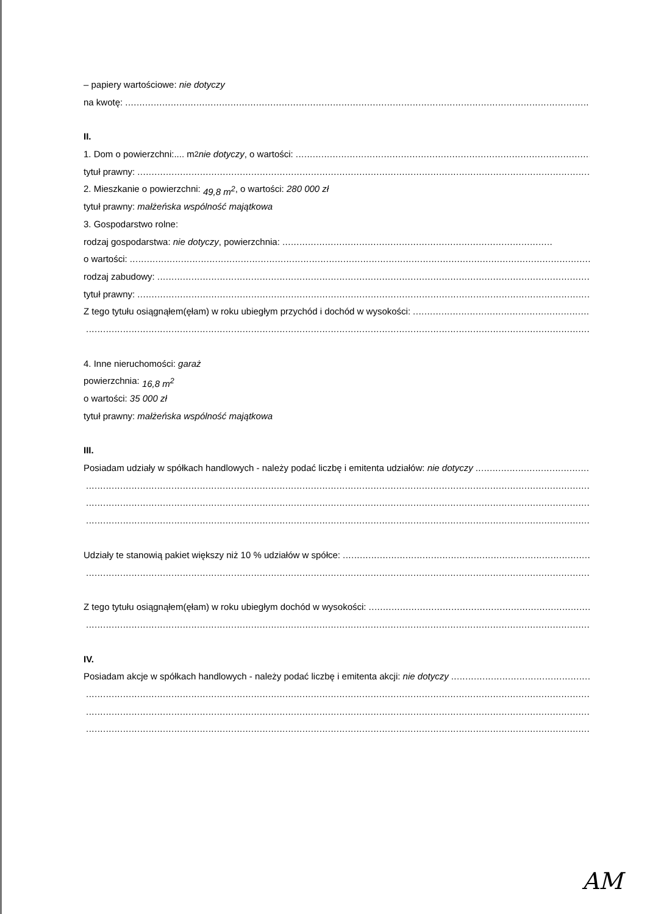– papiery wartościowe: nie dotyczy
na kwotę:
II.
1. Dom o powierzchni:.... m<sup>2</sup> nie dotyczy, o wartości:
tytuł prawny:
2. Mieszkanie o powierzchni: 49,8 m<sup>2</sup>, o wartości: 280 000 zł
tytuł prawny: małżeńska wspólność majątkowa
3. Gospodarstwo rolne:
rodzaj gospodarstwa: nie dotyczy, powierzchnia:
o wartości:
rodzaj zabudowy:
tytuł prawny:
Z tego tytułu osiągnąłem(ęłam) w roku ubiegłym przychód i dochód w wysokości:
4. Inne nieruchomości: garaż
powierzchnia: 16,8 m<sup>2</sup>
o wartości: 35 000 zł
tytuł prawny: małżeńska wspólność majątkowa
III.
Posiadam udziały w spółkach handlowych - należy podać liczbę i emitenta udziałów: nie dotyczy
Udziały te stanowią pakiet większy niż 10 % udziałów w spółce:
Z tego tytułu osiągnąłem(ęłam) w roku ubiegłym dochód w wysokości:
IV.
Posiadam akcje w spółkach handlowych - należy podać liczbę i emitenta akcji: nie dotyczy
AM